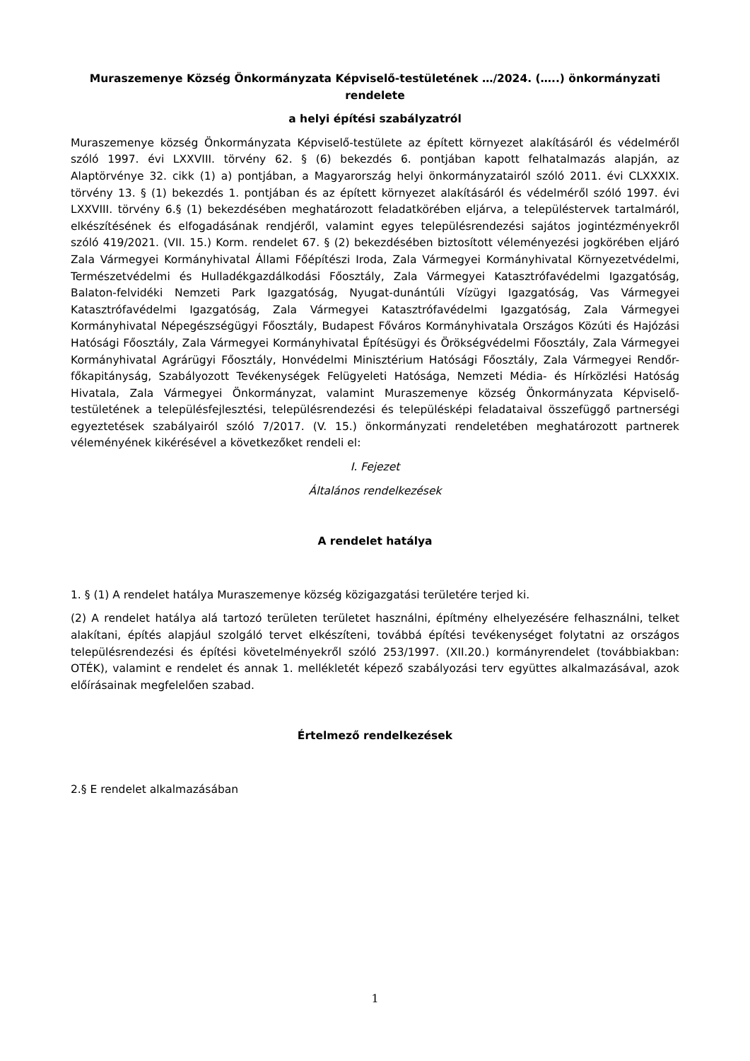Muraszemenye Község Önkormányzata Képviselő-testületének …/2024. (…..) önkormányzati rendelete
a helyi építési szabályzatról
Muraszemenye község Önkormányzata Képviselő-testülete az épített környezet alakításáról és védelméről szóló 1997. évi LXXVIII. törvény 62. § (6) bekezdés 6. pontjában kapott felhatalmazás alapján, az Alaptörvénye 32. cikk (1) a) pontjában, a Magyarország helyi önkormányzatairól szóló 2011. évi CLXXXIX. törvény 13. § (1) bekezdés 1. pontjában és az épített környezet alakításáról és védelméről szóló 1997. évi LXXVIII. törvény 6.§ (1) bekezdésében meghatározott feladatkörében eljárva, a településtervek tartalmáról, elkészítésének és elfogadásának rendjéről, valamint egyes településrendezési sajátos jogintézményekről szóló 419/2021. (VII. 15.) Korm. rendelet 67. § (2) bekezdésében biztosított véleményezési jogkörében eljáró Zala Vármegyei Kormányhivatal Állami Főépítészi Iroda, Zala Vármegyei Kormányhivatal Környezetvédelmi, Természetvédelmi és Hulladékgazdálkodási Főosztály, Zala Vármegyei Katasztrófavédelmi Igazgatóság, Balaton-felvidéki Nemzeti Park Igazgatóság, Nyugat-dunántúli Vízügyi Igazgatóság, Vas Vármegyei Katasztrófavédelmi Igazgatóság, Zala Vármegyei Katasztrófavédelmi Igazgatóság, Zala Vármegyei Kormányhivatal Népegészségügyi Főosztály, Budapest Főváros Kormányhivatala Országos Közúti és Hajózási Hatósági Főosztály, Zala Vármegyei Kormányhivatal Építésügyi és Örökségvédelmi Főosztály, Zala Vármegyei Kormányhivatal Agrárügyi Főosztály, Honvédelmi Minisztérium Hatósági Főosztály, Zala Vármegyei Rendőr-főkapitányság, Szabályozott Tevékenységek Felügyeleti Hatósága, Nemzeti Média- és Hírközlési Hatóság Hivatala, Zala Vármegyei Önkormányzat, valamint Muraszemenye község Önkormányzata Képviselő-testületének a településfejlesztési, településrendezési és településképi feladataival összefüggő partnerségi egyeztetések szabályairól szóló 7/2017. (V. 15.) önkormányzati rendeletében meghatározott partnerek véleményének kikérésével a következőket rendeli el:
I. Fejezet
Általános rendelkezések
A rendelet hatálya
1. § (1) A rendelet hatálya Muraszemenye község közigazgatási területére terjed ki.
(2) A rendelet hatálya alá tartozó területen területet használni, építmény elhelyezésére felhasználni, telket alakítani, építés alapjául szolgáló tervet elkészíteni, továbbá építési tevékenységet folytatni az országos településrendezési és építési követelményekről szóló 253/1997. (XII.20.) kormányrendelet (továbbiakban: OTÉK), valamint e rendelet és annak 1. mellékletét képező szabályozási terv együttes alkalmazásával, azok előírásainak megfelelően szabad.
Értelmező rendelkezések
2.§ E rendelet alkalmazásában
1